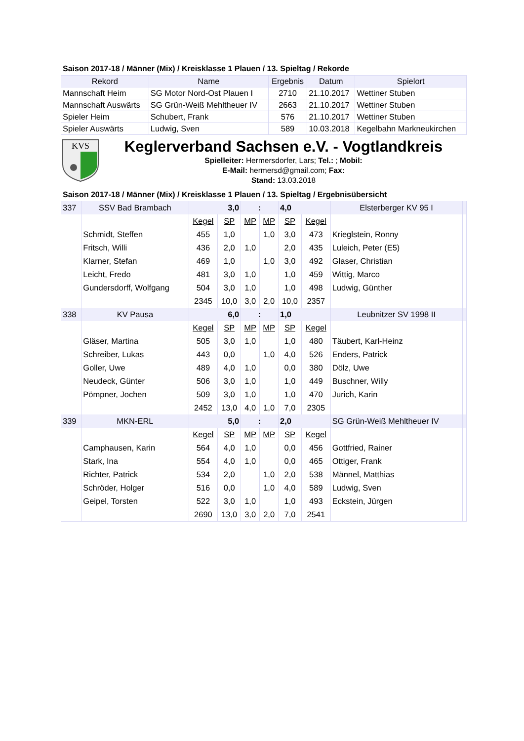Saison 2017-18 / Männer (Mix) / Kreisklasse 1 Plauen / 13. Spieltag / Rekorde
| Rekord | Name | Ergebnis | Datum | Spielort |
| --- | --- | --- | --- | --- |
| Mannschaft Heim | SG Motor Nord-Ost Plauen I | 2710 | 21.10.2017 | Wettiner Stuben |
| Mannschaft Auswärts | SG Grün-Weiß Mehltheuer IV | 2663 | 21.10.2017 | Wettiner Stuben |
| Spieler Heim | Schubert, Frank | 576 | 21.10.2017 | Wettiner Stuben |
| Spieler Auswärts | Ludwig, Sven | 589 | 10.03.2018 | Kegelbahn Markneukirchen |
KVS
Keglerverband Sachsen e.V. - Vogtlandkreis
Spielleiter: Hermersdorfer, Lars; Tel.: ; Mobil:
E-Mail: hermersd@gmail.com; Fax:
Stand: 13.03.2018
Saison 2017-18 / Männer (Mix) / Kreisklasse 1 Plauen / 13. Spieltag / Ergebnisübersicht
| 337 | SSV Bad Brambach | 3,0 | | : | | 4,0 | | Elsterberger KV 95 I | |
| | | Kegel | SP | MP | MP | SP | Kegel | | |
| | Schmidt, Steffen | 455 | 1,0 | | 1,0 | 3,0 | 473 | Krieglstein, Ronny | |
| | Fritsch, Willi | 436 | 2,0 | 1,0 | | 2,0 | 435 | Luleich, Peter (E5) | |
| | Klarner, Stefan | 469 | 1,0 | | 1,0 | 3,0 | 492 | Glaser, Christian | |
| | Leicht, Fredo | 481 | 3,0 | 1,0 | | 1,0 | 459 | Wittig, Marco | |
| | Gundersdorff, Wolfgang | 504 | 3,0 | 1,0 | | 1,0 | 498 | Ludwig, Günther | |
| | | 2345 | 10,0 | 3,0 | 2,0 | 10,0 | 2357 | | |
| 338 | KV Pausa | 6,0 | | : | | 1,0 | | Leubnitzer SV 1998 II | |
| | | Kegel | SP | MP | MP | SP | Kegel | | |
| | Gläser, Martina | 505 | 3,0 | 1,0 | | 1,0 | 480 | Täubert, Karl-Heinz | |
| | Schreiber, Lukas | 443 | 0,0 | | 1,0 | 4,0 | 526 | Enders, Patrick | |
| | Goller, Uwe | 489 | 4,0 | 1,0 | | 0,0 | 380 | Dölz, Uwe | |
| | Neudeck, Günter | 506 | 3,0 | 1,0 | | 1,0 | 449 | Buschner, Willy | |
| | Pömpner, Jochen | 509 | 3,0 | 1,0 | | 1,0 | 470 | Jurich, Karin | |
| | | 2452 | 13,0 | 4,0 | 1,0 | 7,0 | 2305 | | |
| 339 | MKN-ERL | 5,0 | | : | | 2,0 | | SG Grün-Weiß Mehltheuer IV | |
| | | Kegel | SP | MP | MP | SP | Kegel | | |
| | Camphausen, Karin | 564 | 4,0 | 1,0 | | 0,0 | 456 | Gottfried, Rainer | |
| | Stark, Ina | 554 | 4,0 | 1,0 | | 0,0 | 465 | Ottiger, Frank | |
| | Richter, Patrick | 534 | 2,0 | | 1,0 | 2,0 | 538 | Männel, Matthias | |
| | Schröder, Holger | 516 | 0,0 | | 1,0 | 4,0 | 589 | Ludwig, Sven | |
| | Geipel, Torsten | 522 | 3,0 | 1,0 | | 1,0 | 493 | Eckstein, Jürgen | |
| | | 2690 | 13,0 | 3,0 | 2,0 | 7,0 | 2541 | | |